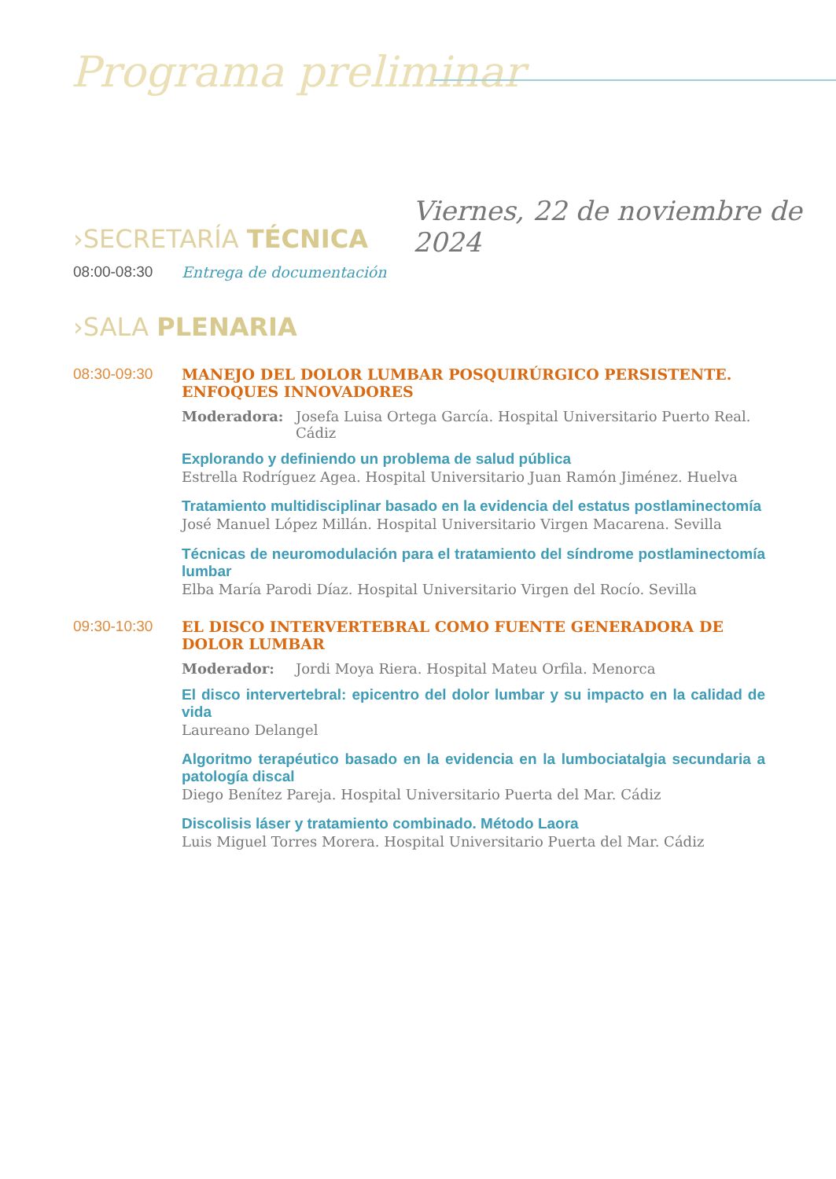Programa preliminar
Viernes, 22 de noviembre de 2024
›SECRETARÍA TÉCNICA
08:00-08:30 Entrega de documentación
›SALA PLENARIA
08:30-09:30 MANEJO DEL DOLOR LUMBAR POSQUIRÚRGICO PERSISTENTE. ENFOQUES INNOVADORES
Moderadora: Josefa Luisa Ortega García. Hospital Universitario Puerto Real. Cádiz
Explorando y definiendo un problema de salud pública
Estrella Rodríguez Agea. Hospital Universitario Juan Ramón Jiménez. Huelva
Tratamiento multidisciplinar basado en la evidencia del estatus postlaminectomía
José Manuel López Millán. Hospital Universitario Virgen Macarena. Sevilla
Técnicas de neuromodulación para el tratamiento del síndrome postlaminectomía lumbar
Elba María Parodi Díaz. Hospital Universitario Virgen del Rocío. Sevilla
09:30-10:30 EL DISCO INTERVERTEBRAL COMO FUENTE GENERADORA DE DOLOR LUMBAR
Moderador: Jordi Moya Riera. Hospital Mateu Orfila. Menorca
El disco intervertebral: epicentro del dolor lumbar y su impacto en la calidad de vida
Laureano Delangel
Algoritmo terapéutico basado en la evidencia en la lumbociatalgia secundaria a patología discal
Diego Benítez Pareja. Hospital Universitario Puerta del Mar. Cádiz
Discolisis láser y tratamiento combinado. Método Laora
Luis Miguel Torres Morera. Hospital Universitario Puerta del Mar. Cádiz